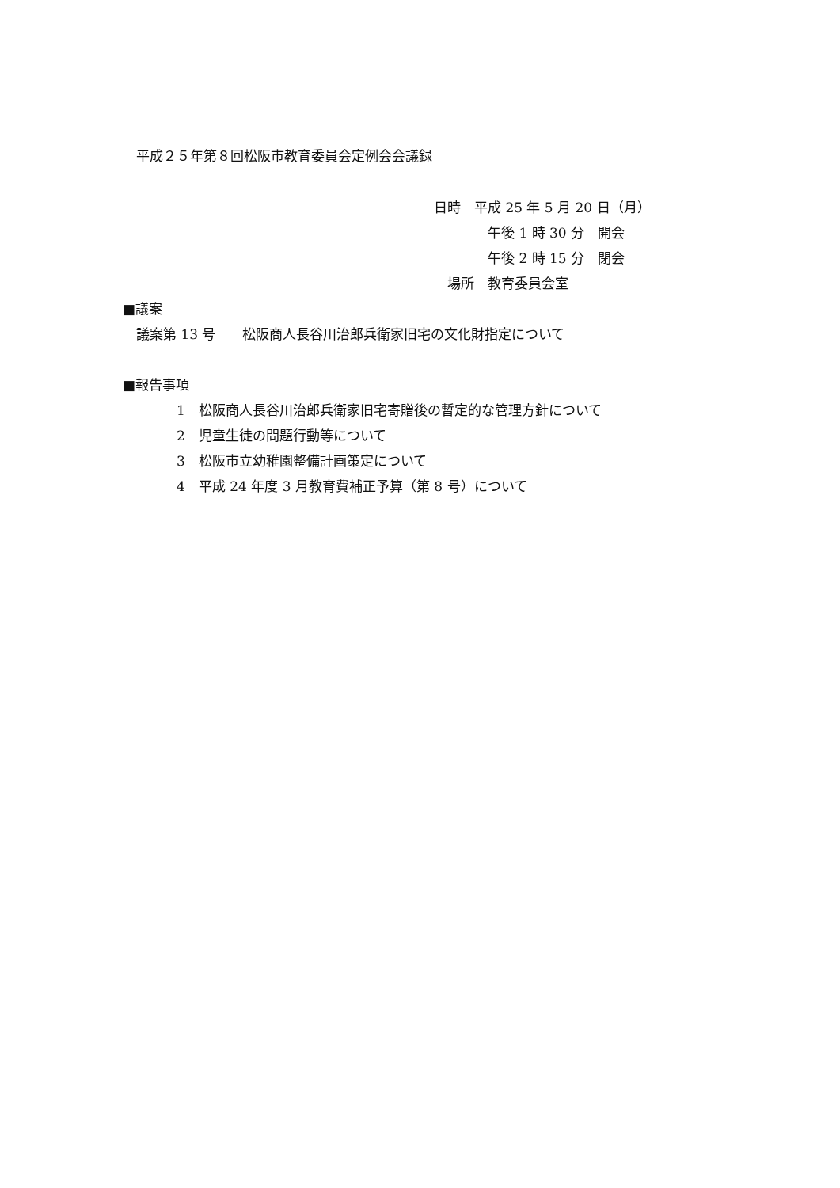平成２５年第８回松阪市教育委員会定例会会議録
日時　平成 25 年 5 月 20 日（月）
　　　　午後 1 時 30 分　開会
　　　　午後 2 時 15 分　閉会
　場所　教育委員会室
■議案
　議案第 13 号　　松阪商人長谷川治郎兵衛家旧宅の文化財指定について
■報告事項
　　　　1　松阪商人長谷川治郎兵衛家旧宅寄贈後の暫定的な管理方針について
　　　　2　児童生徒の問題行動等について
　　　　3　松阪市立幼稚園整備計画策定について
　　　　4　平成 24 年度 3 月教育費補正予算（第 8 号）について